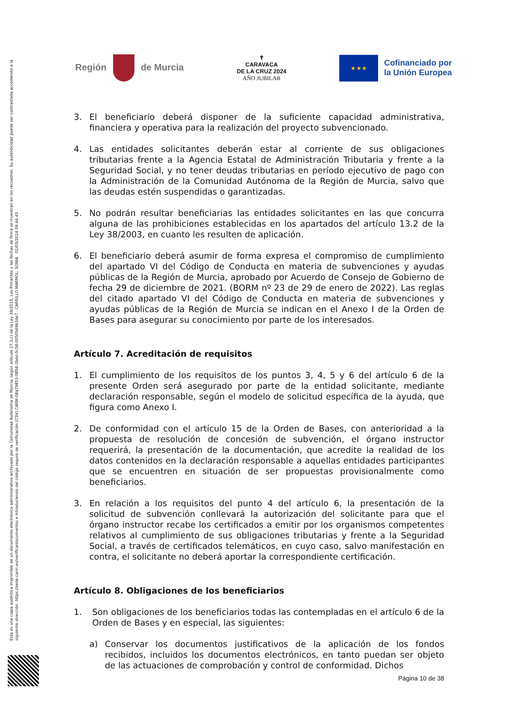Esta es una copia auténtica imprimible de un documento electrónico administrativo archivado por la Comunidad Autónoma de Murcia, según artículo 27.3.c) de la Ley 39/2015. Los firmantes y las fechas de firma se muestran en los recuadros. Su autenticidad puede ser contrastada accediendo a la siguiente dirección: https://sede.carm.es/verificardocumentos e introduciendo del código seguro de verificación (CSV) CARM-08a79853-0858-2bdd-0c58-0050569b34e7 CARRILLO MARMOL, SONIA 02/05/2024 09:44:43
Región de Murcia
✝
CARAVACA
DE LA CRUZ 2024
AÑO JUBILAR
★ ★ ★
Cofinanciado por
la Unión Europea
3. El beneficiario deberá disponer de la suficiente capacidad administrativa, financiera y operativa para la realización del proyecto subvencionado.
4. Las entidades solicitantes deberán estar al corriente de sus obligaciones tributarias frente a la Agencia Estatal de Administración Tributaria y frente a la Seguridad Social, y no tener deudas tributarias en período ejecutivo de pago con la Administración de la Comunidad Autónoma de la Región de Murcia, salvo que las deudas estén suspendidas o garantizadas.
5. No podrán resultar beneficiarias las entidades solicitantes en las que concurra alguna de las prohibiciones establecidas en los apartados del artículo 13.2 de la Ley 38/2003, en cuanto les resulten de aplicación.
6. El beneficiario deberá asumir de forma expresa el compromiso de cumplimiento del apartado VI del Código de Conducta en materia de subvenciones y ayudas públicas de la Región de Murcia, aprobado por Acuerdo de Consejo de Gobierno de fecha 29 de diciembre de 2021. (BORM nº 23 de 29 de enero de 2022). Las reglas del citado apartado VI del Código de Conducta en materia de subvenciones y ayudas públicas de la Región de Murcia se indican en el Anexo I de la Orden de Bases para asegurar su conocimiento por parte de los interesados.
Artículo 7. Acreditación de requisitos
1. El cumplimiento de los requisitos de los puntos 3, 4, 5 y 6 del artículo 6 de la presente Orden será asegurado por parte de la entidad solicitante, mediante declaración responsable, según el modelo de solicitud específica de la ayuda, que figura como Anexo I.
2. De conformidad con el artículo 15 de la Orden de Bases, con anterioridad a la propuesta de resolución de concesión de subvención, el órgano instructor requerirá, la presentación de la documentación, que acredite la realidad de los datos contenidos en la declaración responsable a aquellas entidades participantes que se encuentren en situación de ser propuestas provisionalmente como beneficiarios.
3. En relación a los requisitos del punto 4 del artículo 6, la presentación de la solicitud de subvención conllevará la autorización del solicitante para que el órgano instructor recabe los certificados a emitir por los organismos competentes relativos al cumplimiento de sus obligaciones tributarias y frente a la Seguridad Social, a través de certificados telemáticos, en cuyo caso, salvo manifestación en contra, el solicitante no deberá aportar la correspondiente certificación.
Artículo 8. Obligaciones de los beneficiarios
1. Son obligaciones de los beneficiarios todas las contempladas en el artículo 6 de la Orden de Bases y en especial, las siguientes:
a) Conservar los documentos justificativos de la aplicación de los fondos recibidos, incluidos los documentos electrónicos, en tanto puedan ser objeto de las actuaciones de comprobación y control de conformidad. Dichos
Página 10 de 38